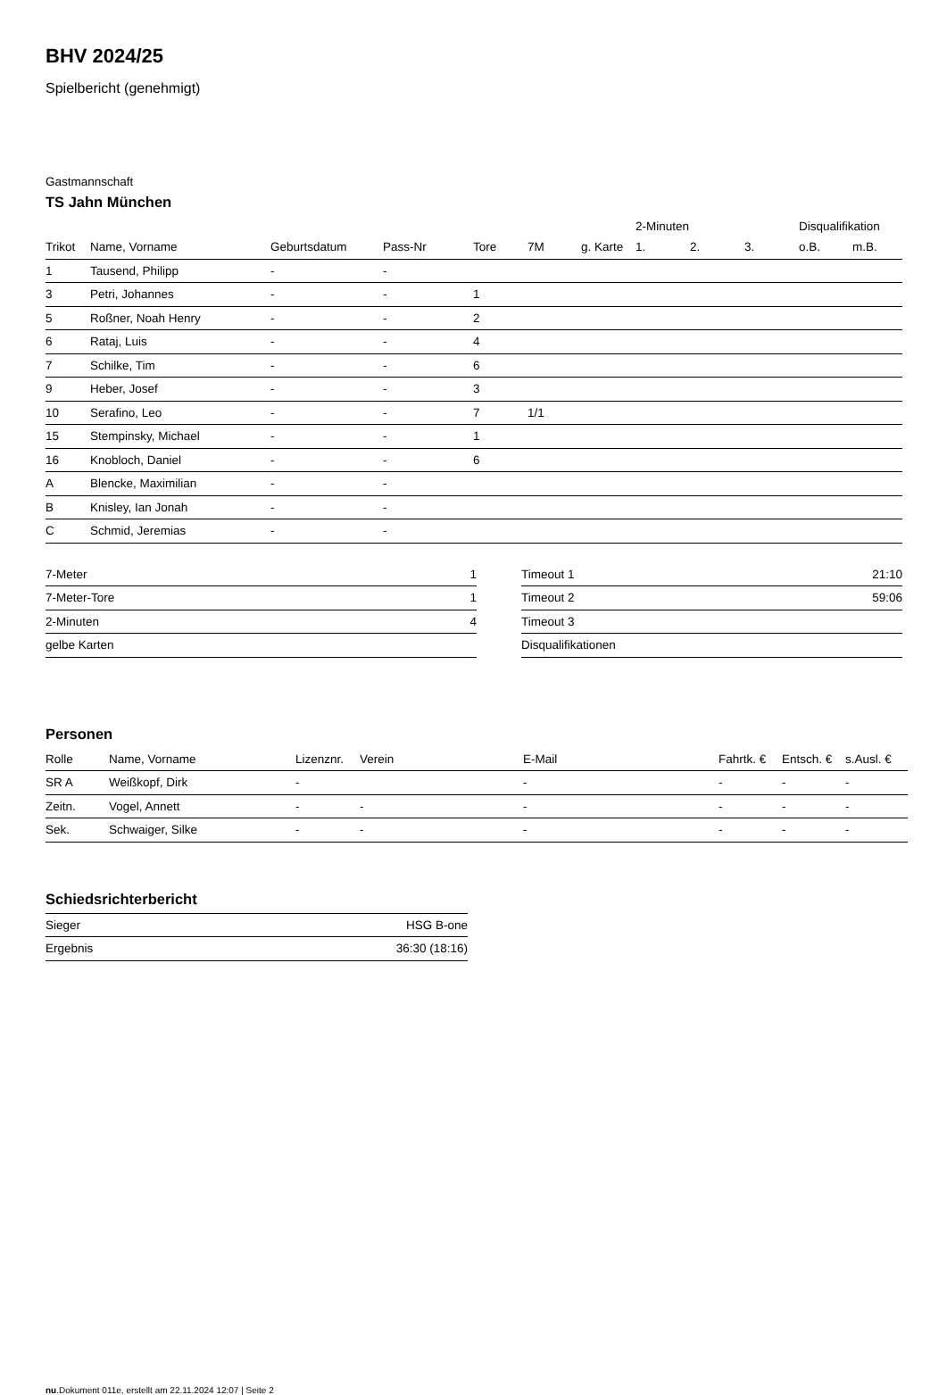BHV 2024/25
Spielbericht (genehmigt)
Gastmannschaft
TS Jahn München
| | | | | | | | 2-Minuten | | | Disqualifikation | |
| Trikot | Name, Vorname | Geburtsdatum | Pass-Nr | Tore | 7M | g. Karte | 1. | 2. | 3. | o.B. | m.B. |
| 1 | Tausend, Philipp | - | - | | | | | | | | |
| 3 | Petri, Johannes | - | - | 1 | | | | | | | |
| 5 | Roßner, Noah Henry | - | - | 2 | | | | | | | |
| 6 | Rataj, Luis | - | - | 4 | | | | | | | |
| 7 | Schilke, Tim | - | - | 6 | | | | | | | |
| 9 | Heber, Josef | - | - | 3 | | | | | | | |
| 10 | Serafino, Leo | - | - | 7 | 1/1 | | | | | | |
| 15 | Stempinsky, Michael | - | - | 1 | | | | | | | |
| 16 | Knobloch, Daniel | - | - | 6 | | | | | | | |
| A | Blencke, Maximilian | - | - | | | | | | | | |
| B | Knisley, Ian Jonah | - | - | | | | | | | | |
| C | Schmid, Jeremias | - | - | | | | | | | | |
| 7-Meter | 1 |
| 7-Meter-Tore | 1 |
| 2-Minuten | 4 |
| gelbe Karten | |
| Timeout 1 | 21:10 |
| Timeout 2 | 59:06 |
| Timeout 3 | |
| Disqualifikationen | |
Personen
| Rolle | Name, Vorname | Lizenznr. | Verein | E-Mail | Fahrtk. € | Entsch. € | s.Ausl. € |
| --- | --- | --- | --- | --- | --- | --- | --- |
| SR A | Weißkopf, Dirk | - | | - | - | - | - |
| Zeitn. | Vogel, Annett | - | - | - | - | - | - |
| Sek. | Schwaiger, Silke | - | - | - | - | - | - |
Schiedsrichterbericht
| Sieger | HSG B-one |
| Ergebnis | 36:30 (18:16) |
nu.Dokument 011e, erstellt am 22.11.2024 12:07 | Seite 2